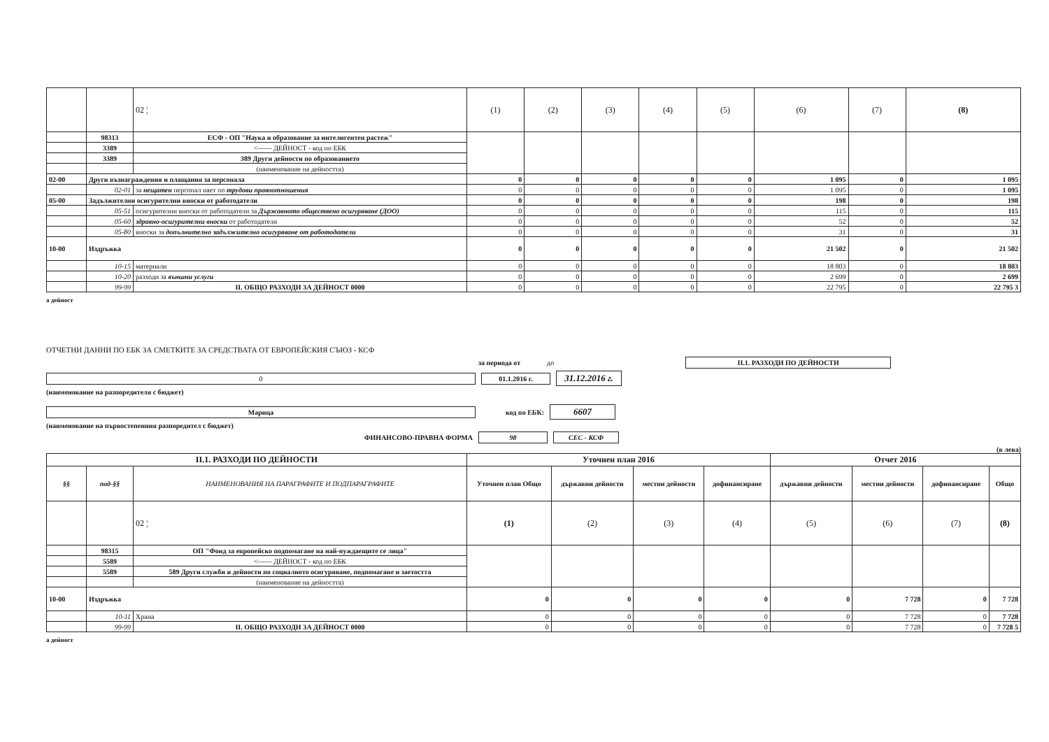| | | 02 ¦ | (1) | (2) | (3) | (4) | (5) | (6) | (7) | (8) |
| | 98313 | ЕСФ - ОП "Наука и образование за интелигентен растеж" | | | | | | | | |
| | 3389 | <—— ДЕЙНОСТ - код по ЕБК | | | | | | | | |
| | 3389 | 389 Други дейности по образованието | | | | | | | | |
| | | (наименование на дейността) | | | | | | | | |
| 02-00 | Други възнаграждения и плащания за персонала | | 0 | 0 | 0 | 0 | 0 | 1 095 | 0 | 1 095 |
| | 02-01 | за нещатен персонал нает по трудови правоотношения | 0 | 0 | 0 | 0 | 0 | 1 095 | 0 | 1 095 |
| 05-00 | Задължителни осигурителни вноски от работодатели | | 0 | 0 | 0 | 0 | 0 | 198 | 0 | 198 |
| | 05-51 | осигурителни вноски от работодатели за Държавното обществено осигуряване (ДОО) | 0 | 0 | 0 | 0 | 0 | 115 | 0 | 115 |
| | 05-60 | здравно-осигурителни вноски от работодатели | 0 | 0 | 0 | 0 | 0 | 52 | 0 | 52 |
| | 05-80 | вноски за допълнително задължително осигуряване от работодатели | 0 | 0 | 0 | 0 | 0 | 31 | 0 | 31 |
| 10-00 | Издръжка | | 0 | 0 | 0 | 0 | 0 | 21 502 | 0 | 21 502 |
| | 10-15 | материали | 0 | 0 | 0 | 0 | 0 | 18 803 | 0 | 18 803 |
| | 10-20 | разходи за външни услуги | 0 | 0 | 0 | 0 | 0 | 2 699 | 0 | 2 699 |
| | 99-99 | II. ОБЩО РАЗХОДИ ЗА ДЕЙНОСТ 0000 | 0 | 0 | 0 | 0 | 0 | 22 795 | 0 | 22 795 3 |
а дейност
ОТЧЕТНИ ДАННИ ПО ЕБК ЗА СМЕТКИТЕ ЗА СРЕДСТВАТА ОТ ЕВРОПЕЙСКИЯ СЪЮЗ - КСФ
за периода от до II.1. РАЗХОДИ ПО ДЕЙНОСТИ
0 01.1.2016 г.
31.12.2016 г.
(наименование на разпоредителя с бюджет)
Марица код по ЕБК:
6607
(наименование на първостепенния разпоредител с бюджет)
ФИНАНСОВО-ПРАВНА ФОРМА 98 СЕС - КСФ
(в лева)
| II.1. РАЗХОДИ ПО ДЕЙНОСТИ | | | Уточнен план 2016 | | | | Отчет 2016 | | | |
| --- | --- | --- | --- | --- | --- | --- | --- | --- | --- | --- |
| §§ | под-§§ | НАИМЕНОВАНИЯ НА ПАРАГРАФИТЕ И ПОДПАРАГРАФИТЕ | Уточнен план Общо | държавни дейности | местни дейности | дофинансиране | държавни дейности | местни дейности | дофинансиране | Общо |
| | | 02 ¦ | (1) | (2) | (3) | (4) | (5) | (6) | (7) | (8) |
| | 98315 | ОП "Фонд за европейско подпомагане на най-нуждаещите се лица" | | | | | | | | |
| | 5589 | <—— ДЕЙНОСТ - код по ЕБК | | | | | | | | |
| | 5589 | 589 Други служби и дейности по социалното осигуряване, подпомагане и заетостта | | | | | | | | |
| | | (наименование на дейността) | | | | | | | | |
| 10-00 | Издръжка | | 0 | 0 | 0 | 0 | 0 | 7 728 | 0 | 7 728 |
| | 10-11 | Храна | 0 | 0 | 0 | 0 | 0 | 7 728 | 0 | 7 728 |
| | 99-99 | II. ОБЩО РАЗХОДИ ЗА ДЕЙНОСТ 0000 | 0 | 0 | 0 | 0 | 0 | 7 728 | 0 | 7 728 5 |
а дейност